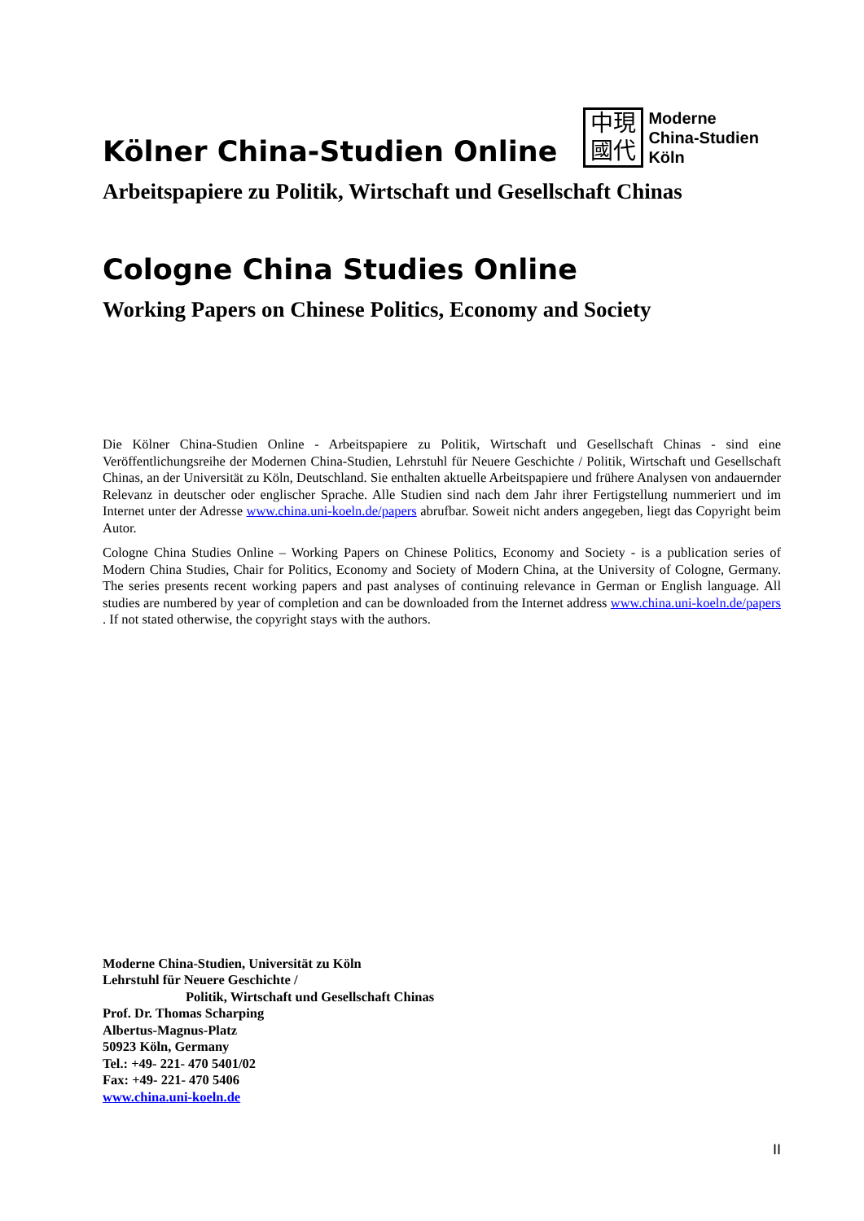Kölner China-Studien Online
中現
國代
Moderne
China-Studien
Köln
Arbeitspapiere zu Politik, Wirtschaft und Gesellschaft Chinas
Cologne China Studies Online
Working Papers on Chinese Politics, Economy and Society
Die Kölner China-Studien Online - Arbeitspapiere zu Politik, Wirtschaft und Gesellschaft Chinas - sind eine Veröffentlichungsreihe der Modernen China-Studien, Lehrstuhl für Neuere Geschichte / Politik, Wirtschaft und Gesellschaft Chinas, an der Universität zu Köln, Deutschland. Sie enthalten aktuelle Arbeitspapiere und frühere Analysen von andauernder Relevanz in deutscher oder englischer Sprache. Alle Studien sind nach dem Jahr ihrer Fertigstellung nummeriert und im Internet unter der Adresse www.china.uni-koeln.de/papers abrufbar. Soweit nicht anders angegeben, liegt das Copyright beim Autor.
Cologne China Studies Online – Working Papers on Chinese Politics, Economy and Society - is a publication series of Modern China Studies, Chair for Politics, Economy and Society of Modern China, at the University of Cologne, Germany. The series presents recent working papers and past analyses of continuing relevance in German or English language. All studies are numbered by year of completion and can be downloaded from the Internet address www.china.uni-koeln.de/papers . If not stated otherwise, the copyright stays with the authors.
Moderne China-Studien, Universität zu Köln
Lehrstuhl für Neuere Geschichte /
Politik, Wirtschaft und Gesellschaft Chinas
Prof. Dr. Thomas Scharping
Albertus-Magnus-Platz
50923 Köln, Germany
Tel.: +49- 221- 470 5401/02
Fax: +49- 221- 470 5406
www.china.uni-koeln.de
II